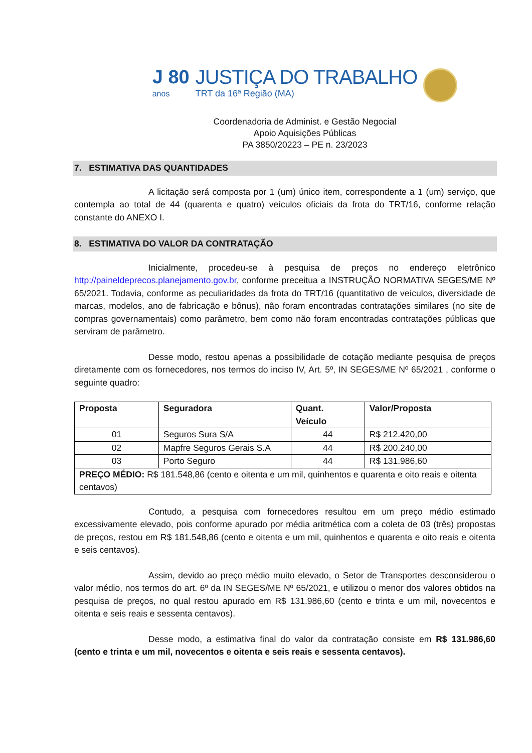J 80
anos JUSTIÇA DO TRABALHO
TRT da 16ª Região (MA)
Coordenadoria de Administ. e Gestão Negocial
Apoio Aquisições Públicas
PA 3850/20223 – PE n. 23/2023
7. ESTIMATIVA DAS QUANTIDADES
A licitação será composta por 1 (um) único item, correspondente a 1 (um) serviço, que contempla ao total de 44 (quarenta e quatro) veículos oficiais da frota do TRT/16, conforme relação constante do ANEXO I.
8. ESTIMATIVA DO VALOR DA CONTRATAÇÃO
Inicialmente, procedeu-se à pesquisa de preços no endereço eletrônico http://paineldeprecos.planejamento.gov.br, conforme preceitua a INSTRUÇÃO NORMATIVA SEGES/ME Nº 65/2021. Todavia, conforme as peculiaridades da frota do TRT/16 (quantitativo de veículos, diversidade de marcas, modelos, ano de fabricação e bônus), não foram encontradas contratações similares (no site de compras governamentais) como parâmetro, bem como não foram encontradas contratações públicas que serviram de parâmetro.
Desse modo, restou apenas a possibilidade de cotação mediante pesquisa de preços diretamente com os fornecedores, nos termos do inciso IV, Art. 5º, IN SEGES/ME Nº 65/2021 , conforme o seguinte quadro:
| Proposta | Seguradora | Quant. Veículo | Valor/Proposta |
| --- | --- | --- | --- |
| 01 | Seguros Sura S/A | 44 | R$ 212.420,00 |
| 02 | Mapfre Seguros Gerais S.A | 44 | R$ 200.240,00 |
| 03 | Porto Seguro | 44 | R$ 131.986,60 |
| PREÇO MÉDIO: R$ 181.548,86 (cento e oitenta e um mil, quinhentos e quarenta e oito reais e oitenta centavos) | | | |
Contudo, a pesquisa com fornecedores resultou em um preço médio estimado excessivamente elevado, pois conforme apurado por média aritmética com a coleta de 03 (três) propostas de preços, restou em R$ 181.548,86 (cento e oitenta e um mil, quinhentos e quarenta e oito reais e oitenta e seis centavos).
Assim, devido ao preço médio muito elevado, o Setor de Transportes desconsiderou o valor médio, nos termos do art. 6º da IN SEGES/ME Nº 65/2021, e utilizou o menor dos valores obtidos na pesquisa de preços, no qual restou apurado em R$ 131.986,60 (cento e trinta e um mil, novecentos e oitenta e seis reais e sessenta centavos).
Desse modo, a estimativa final do valor da contratação consiste em R$ 131.986,60 (cento e trinta e um mil, novecentos e oitenta e seis reais e sessenta centavos).